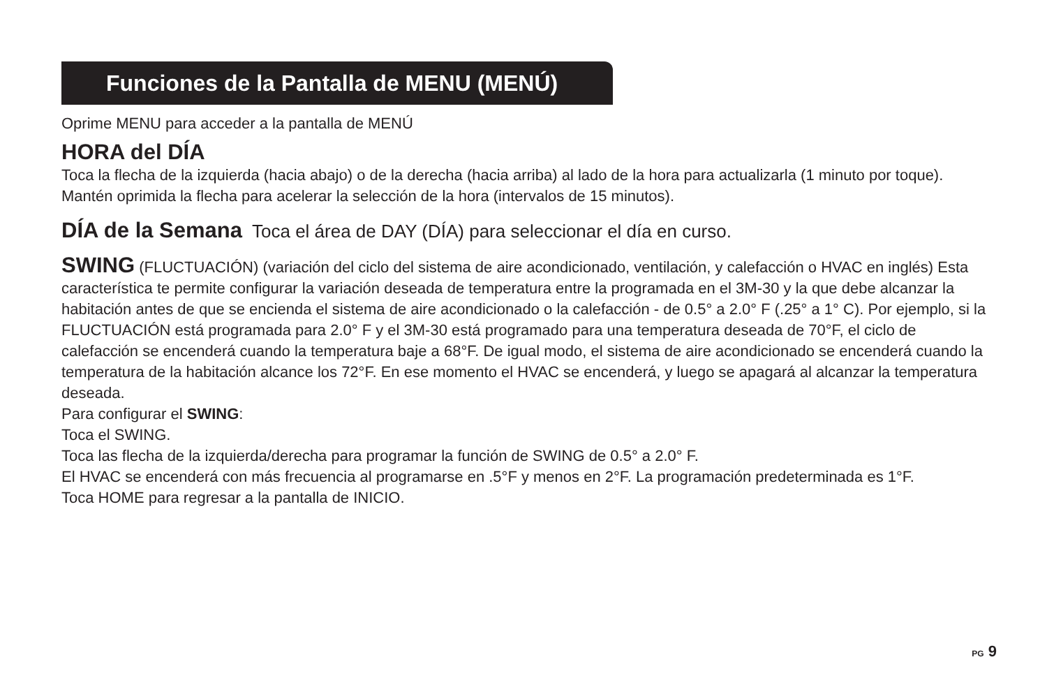Funciones de la Pantalla de MENU (MENÚ)
Oprime MENU para acceder a la pantalla de MENÚ
HORA del DÍA
Toca la flecha de la izquierda (hacia abajo) o de la derecha (hacia arriba) al lado de la hora para actualizarla (1 minuto por toque). Mantén oprimida la flecha para acelerar la selección de la hora (intervalos de 15 minutos).
DÍA de la Semana Toca el área de DAY (DÍA) para seleccionar el día en curso.
SWING (FLUCTUACIÓN) (variación del ciclo del sistema de aire acondicionado, ventilación, y calefacción o HVAC en inglés) Esta característica te permite configurar la variación deseada de temperatura entre la programada en el 3M-30 y la que debe alcanzar la habitación antes de que se encienda el sistema de aire acondicionado o la calefacción - de 0.5° a 2.0° F (.25° a 1° C). Por ejemplo, si la FLUCTUACIÓN está programada para 2.0° F y el 3M-30 está programado para una temperatura deseada de 70°F, el ciclo de calefacción se encenderá cuando la temperatura baje a 68°F. De igual modo, el sistema de aire acondicionado se encenderá cuando la temperatura de la habitación alcance los 72°F. En ese momento el HVAC se encenderá, y luego se apagará al alcanzar la temperatura deseada.
Para configurar el SWING:
Toca el SWING.
Toca las flecha de la izquierda/derecha para programar la función de SWING de 0.5° a 2.0° F.
El HVAC se encenderá con más frecuencia al programarse en .5°F y menos en 2°F. La programación predeterminada es 1°F.
Toca HOME para regresar a la pantalla de INICIO.
PG 9